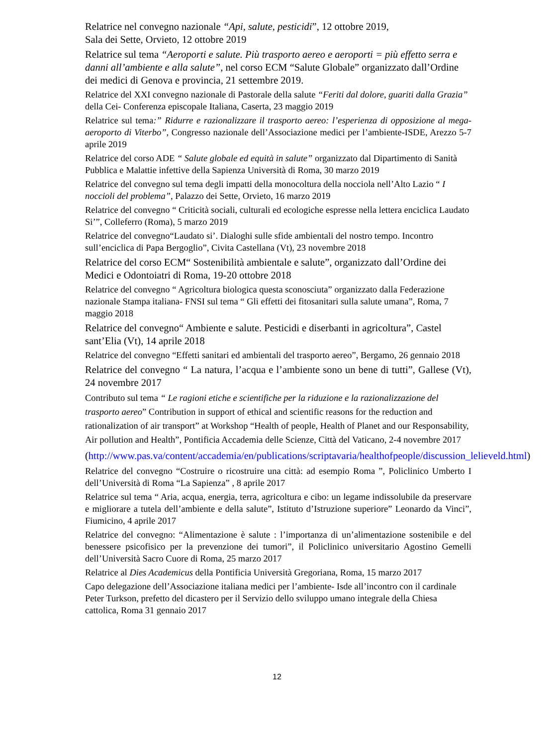Relatrice nel convegno nazionale “Api, salute, pesticidi”, 12 ottobre 2019,
Sala dei Sette, Orvieto, 12 ottobre 2019
Relatrice sul tema “Aeroporti e salute. Più trasporto aereo e aeroporti = più effetto serra e danni all’ambiente e alla salute”, nel corso ECM “Salute Globale” organizzato dall’Ordine dei medici di Genova e provincia, 21 settembre 2019.
Relatrice del XXI convegno nazionale di Pastorale della salute “Feriti dal dolore, guariti dalla Grazia” della Cei- Conferenza episcopale Italiana, Caserta, 23 maggio 2019
Relatrice sul tema:” Ridurre e razionalizzare il trasporto aereo: l’esperienza di opposizione al mega-aeroporto di Viterbo”, Congresso nazionale dell’Associazione medici per l’ambiente-ISDE, Arezzo 5-7 aprile 2019
Relatrice del corso ADE “ Salute globale ed equità in salute” organizzato dal Dipartimento di Sanità Pubblica e Malattie infettive della Sapienza Università di Roma, 30 marzo 2019
Relatrice del convegno sul tema degli impatti della monocoltura della nocciola nell’Alto Lazio “ I noccioli del problema”, Palazzo dei Sette, Orvieto, 16 marzo 2019
Relatrice del convegno “ Criticità sociali, culturali ed ecologiche espresse nella lettera enciclica Laudato Si’”, Colleferro (Roma), 5 marzo 2019
Relatrice del convegno“Laudato si’. Dialoghi sulle sfide ambientali del nostro tempo. Incontro sull’enciclica di Papa Bergoglio”, Civita Castellana (Vt), 23 novembre 2018
Relatrice del corso ECM“ Sostenibilità ambientale e salute”, organizzato dall’Ordine dei Medici e Odontoiatri di Roma, 19-20 ottobre 2018
Relatrice del convegno “ Agricoltura biologica questa sconosciuta” organizzato dalla Federazione nazionale Stampa italiana- FNSI sul tema “ Gli effetti dei fitosanitari sulla salute umana”, Roma, 7 maggio 2018
Relatrice del convegno“ Ambiente e salute. Pesticidi e diserbanti in agricoltura”, Castel sant’Elia (Vt), 14 aprile 2018
Relatrice del convegno “Effetti sanitari ed ambientali del trasporto aereo”, Bergamo, 26 gennaio 2018
Relatrice del convegno “ La natura, l’acqua e l’ambiente sono un bene di tutti”, Gallese (Vt), 24 novembre 2017
Contributo sul tema “ Le ragioni etiche e scientifiche per la riduzione e la razionalizzazione del trasporto aereo” Contribution in support of ethical and scientific reasons for the reduction and rationalization of air transport” at Workshop “Health of people, Health of Planet and our Responsability, Air pollution and Health”, Pontificia Accademia delle Scienze, Città del Vaticano, 2-4 novembre 2017
(http://www.pas.va/content/accademia/en/publications/scriptavaria/healthofpeople/discussion_lelieveld.html)
Relatrice del convegno “Costruire o ricostruire una città: ad esempio Roma ”, Policlinico Umberto I dell’Università di Roma “La Sapienza” , 8 aprile 2017
Relatrice sul tema “ Aria, acqua, energia, terra, agricoltura e cibo: un legame indissolubile da preservare e migliorare a tutela dell’ambiente e della salute”, Istituto d’Istruzione superiore” Leonardo da Vinci”, Fiumicino, 4 aprile 2017
Relatrice del convegno: “Alimentazione è salute : l’importanza di un’alimentazione sostenibile e del benessere psicofisico per la prevenzione dei tumori”, il Policlinico universitario Agostino Gemelli dell’Università Sacro Cuore di Roma, 25 marzo 2017
Relatrice al Dies Academicus della Pontificia Università Gregoriana, Roma, 15 marzo 2017
Capo delegazione dell’Associazione italiana medici per l’ambiente- Isde all’incontro con il cardinale Peter Turkson, prefetto del dicastero per il Servizio dello sviluppo umano integrale della Chiesa cattolica, Roma 31 gennaio 2017
12